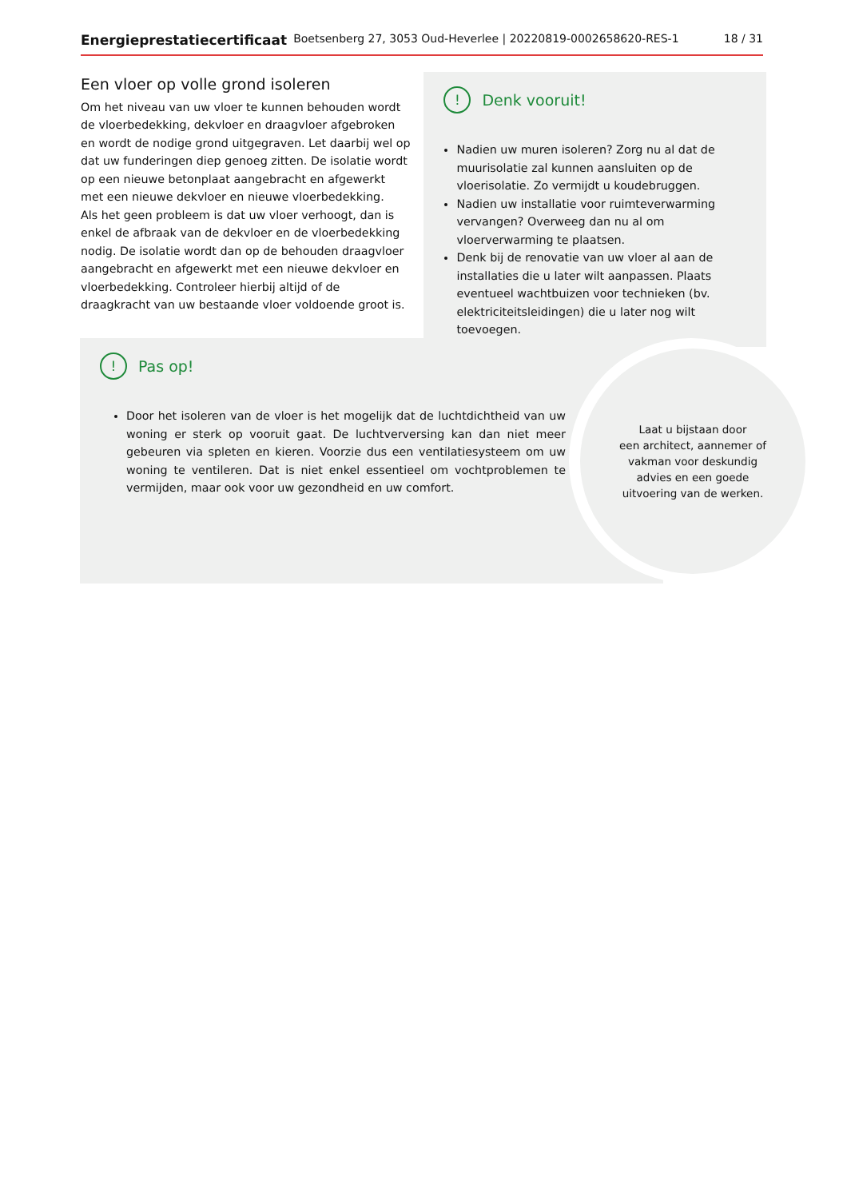Energieprestatiecertificaat Boetsenberg 27, 3053 Oud-Heverlee | 20220819-0002658620-RES-1 18 / 31
Een vloer op volle grond isoleren
Om het niveau van uw vloer te kunnen behouden wordt de vloerbedekking, dekvloer en draagvloer afgebroken en wordt de nodige grond uitgegraven. Let daarbij wel op dat uw funderingen diep genoeg zitten. De isolatie wordt op een nieuwe betonplaat aangebracht en afgewerkt met een nieuwe dekvloer en nieuwe vloerbedekking.
Als het geen probleem is dat uw vloer verhoogt, dan is enkel de afbraak van de dekvloer en de vloerbedekking nodig. De isolatie wordt dan op de behouden draagvloer aangebracht en afgewerkt met een nieuwe dekvloer en vloerbedekking. Controleer hierbij altijd of de draagkracht van uw bestaande vloer voldoende groot is.
! Denk vooruit!
Nadien uw muren isoleren? Zorg nu al dat de muurisolatie zal kunnen aansluiten op de vloerisolatie. Zo vermijdt u koudebruggen.
Nadien uw installatie voor ruimteverwarming vervangen? Overweeg dan nu al om vloerverwarming te plaatsen.
Denk bij de renovatie van uw vloer al aan de installaties die u later wilt aanpassen. Plaats eventueel wachtbuizen voor technieken (bv. elektriciteitsleidingen) die u later nog wilt toevoegen.
! Pas op!
Door het isoleren van de vloer is het mogelijk dat de luchtdichtheid van uw woning er sterk op vooruit gaat. De luchtverversing kan dan niet meer gebeuren via spleten en kieren. Voorzie dus een ventilatiesysteem om uw woning te ventileren. Dat is niet enkel essentieel om vochtproblemen te vermijden, maar ook voor uw gezondheid en uw comfort.
Laat u bijstaan door
een architect, aannemer of
vakman voor deskundig
advies en een goede
uitvoering van de werken.